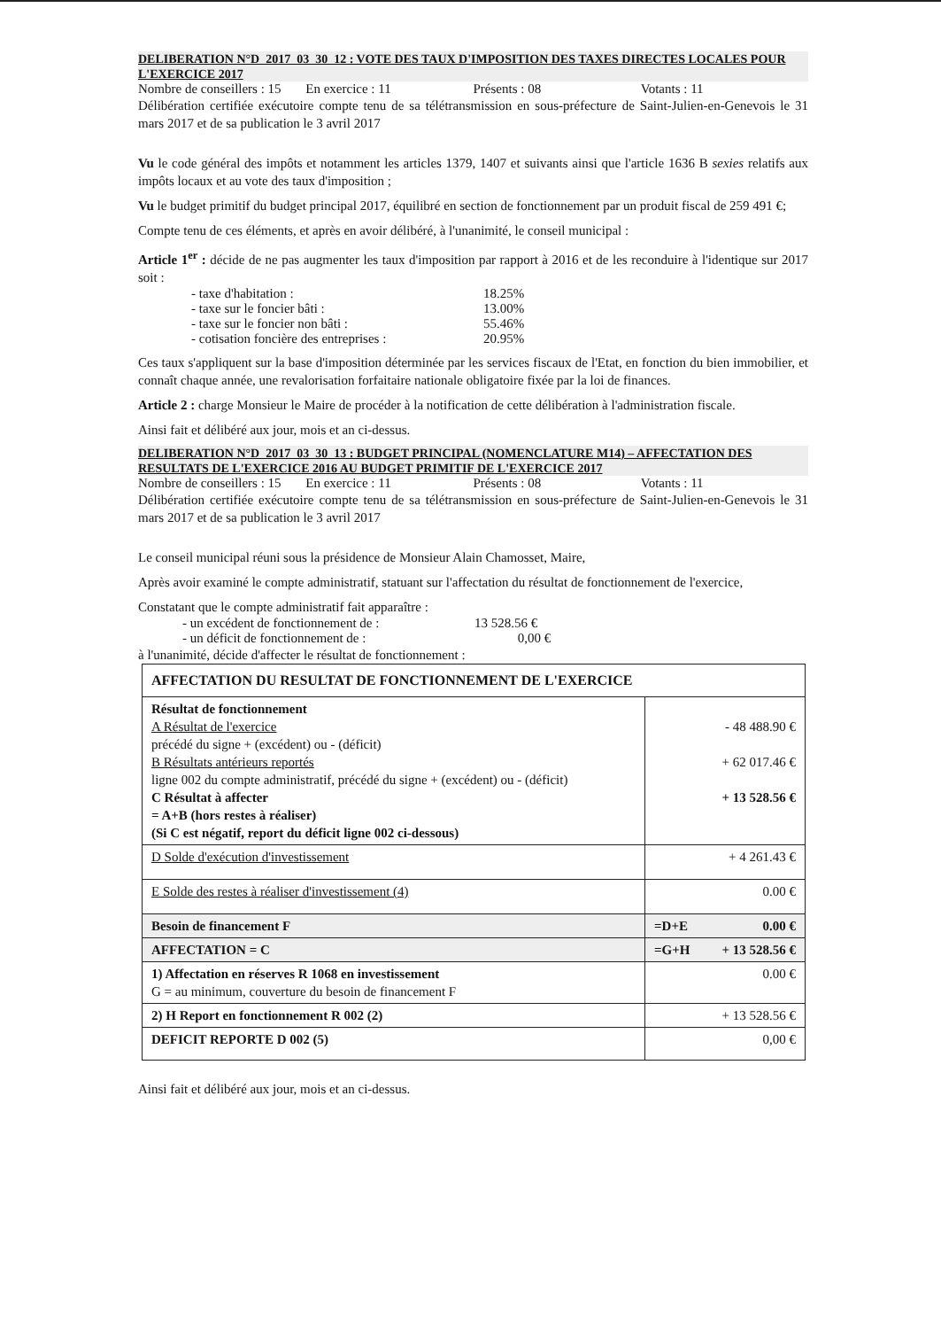DELIBERATION N°D_2017_03_30_12 : VOTE DES TAUX D'IMPOSITION DES TAXES DIRECTES LOCALES POUR L'EXERCICE 2017
Nombre de conseillers : 15 En exercice : 11 Présents : 08 Votants : 11
Délibération certifiée exécutoire compte tenu de sa télétransmission en sous-préfecture de Saint-Julien-en-Genevois le 31 mars 2017 et de sa publication le 3 avril 2017
Vu le code général des impôts et notamment les articles 1379, 1407 et suivants ainsi que l'article 1636 B sexies relatifs aux impôts locaux et au vote des taux d'imposition ;
Vu le budget primitif du budget principal 2017, équilibré en section de fonctionnement par un produit fiscal de 259 491 €;
Compte tenu de ces éléments, et après en avoir délibéré, à l'unanimité, le conseil municipal :
Article 1<sup>er</sup> : décide de ne pas augmenter les taux d'imposition par rapport à 2016 et de les reconduire à l'identique sur 2017 soit :
- taxe d'habitation : 18.25%
- taxe sur le foncier bâti : 13.00%
- taxe sur le foncier non bâti : 55.46%
- cotisation foncière des entreprises : 20.95%
Ces taux s'appliquent sur la base d'imposition déterminée par les services fiscaux de l'Etat, en fonction du bien immobilier, et connaît chaque année, une revalorisation forfaitaire nationale obligatoire fixée par la loi de finances.
Article 2 : charge Monsieur le Maire de procéder à la notification de cette délibération à l'administration fiscale.
Ainsi fait et délibéré aux jour, mois et an ci-dessus.
DELIBERATION N°D_2017_03_30_13 : BUDGET PRINCIPAL (NOMENCLATURE M14) – AFFECTATION DES RESULTATS DE L'EXERCICE 2016 AU BUDGET PRIMITIF DE L'EXERCICE 2017
Nombre de conseillers : 15 En exercice : 11 Présents : 08 Votants : 11
Délibération certifiée exécutoire compte tenu de sa télétransmission en sous-préfecture de Saint-Julien-en-Genevois le 31 mars 2017 et de sa publication le 3 avril 2017
Le conseil municipal réuni sous la présidence de Monsieur Alain Chamosset, Maire,
Après avoir examiné le compte administratif, statuant sur l'affectation du résultat de fonctionnement de l'exercice,
Constatant que le compte administratif fait apparaître :
- un excédent de fonctionnement de : 13 528.56 €
- un déficit de fonctionnement de : 0,00 €
à l'unanimité, décide d'affecter le résultat de fonctionnement :
| AFFECTATION DU RESULTAT DE FONCTIONNEMENT DE L'EXERCICE | |
| Résultat de fonctionnement A Résultat de l'exercice précédé du signe + (excédent) ou - (déficit) B Résultats antérieurs reportés ligne 002 du compte administratif, précédé du signe + (excédent) ou - (déficit) C Résultat à affecter = A+B (hors restes à réaliser) (Si C est négatif, report du déficit ligne 002 ci-dessous) | - 48 488.90 € + 62 017.46 € + 13 528.56 € |
| D Solde d'exécution d'investissement | + 4 261.43 € |
| E Solde des restes à réaliser d'investissement (4) | 0.00 € |
| Besoin de financement F | =D+E 0.00 € |
| AFFECTATION = C | =G+H + 13 528.56 € |
| 1) Affectation en réserves R 1068 en investissement G = au minimum, couverture du besoin de financement F | 0.00 € |
| 2) H Report en fonctionnement R 002 (2) | + 13 528.56 € |
| DEFICIT REPORTE D 002 (5) | 0,00 € |
Ainsi fait et délibéré aux jour, mois et an ci-dessus.